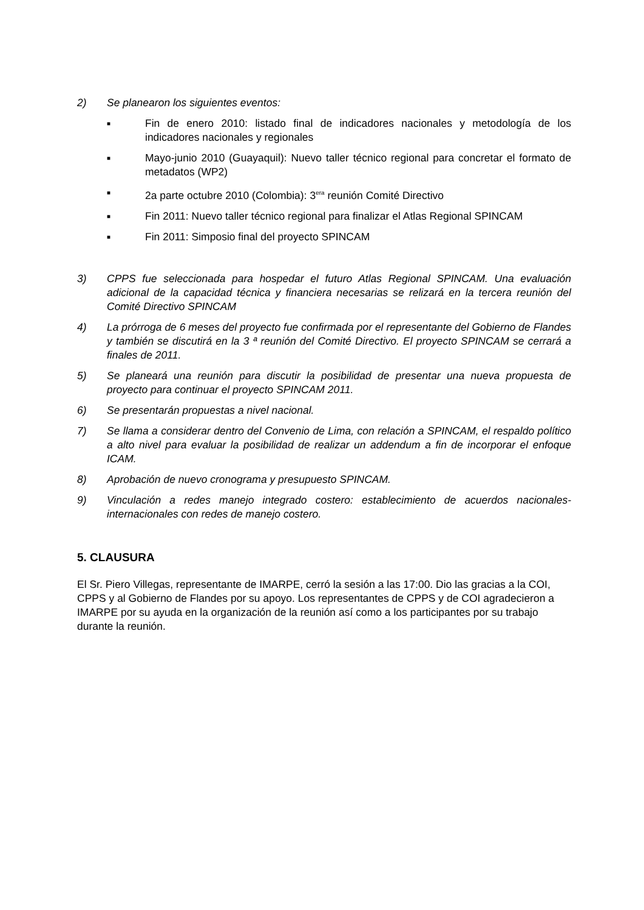2) Se planearon los siguientes eventos:
■ Fin de enero 2010: listado final de indicadores nacionales y metodología de los indicadores nacionales y regionales
■ Mayo-junio 2010 (Guayaquil): Nuevo taller técnico regional para concretar el formato de metadatos (WP2)
■ 2a parte octubre 2010 (Colombia): 3<sup>era</sup> reunión Comité Directivo
■ Fin 2011: Nuevo taller técnico regional para finalizar el Atlas Regional SPINCAM
■ Fin 2011: Simposio final del proyecto SPINCAM
3) CPPS fue seleccionada para hospedar el futuro Atlas Regional SPINCAM. Una evaluación adicional de la capacidad técnica y financiera necesarias se relizará en la tercera reunión del Comité Directivo SPINCAM
4) La prórroga de 6 meses del proyecto fue confirmada por el representante del Gobierno de Flandes y también se discutirá en la 3 ª reunión del Comité Directivo. El proyecto SPINCAM se cerrará a finales de 2011.
5) Se planeará una reunión para discutir la posibilidad de presentar una nueva propuesta de proyecto para continuar el proyecto SPINCAM 2011.
6) Se presentarán propuestas a nivel nacional.
7) Se llama a considerar dentro del Convenio de Lima, con relación a SPINCAM, el respaldo político a alto nivel para evaluar la posibilidad de realizar un addendum a fin de incorporar el enfoque ICAM.
8) Aprobación de nuevo cronograma y presupuesto SPINCAM.
9) Vinculación a redes manejo integrado costero: establecimiento de acuerdos nacionales-internacionales con redes de manejo costero.
5. CLAUSURA
El Sr. Piero Villegas, representante de IMARPE, cerró la sesión a las 17:00. Dio las gracias a la COI, CPPS y al Gobierno de Flandes por su apoyo. Los representantes de CPPS y de COI agradecieron a IMARPE por su ayuda en la organización de la reunión así como a los participantes por su trabajo durante la reunión.